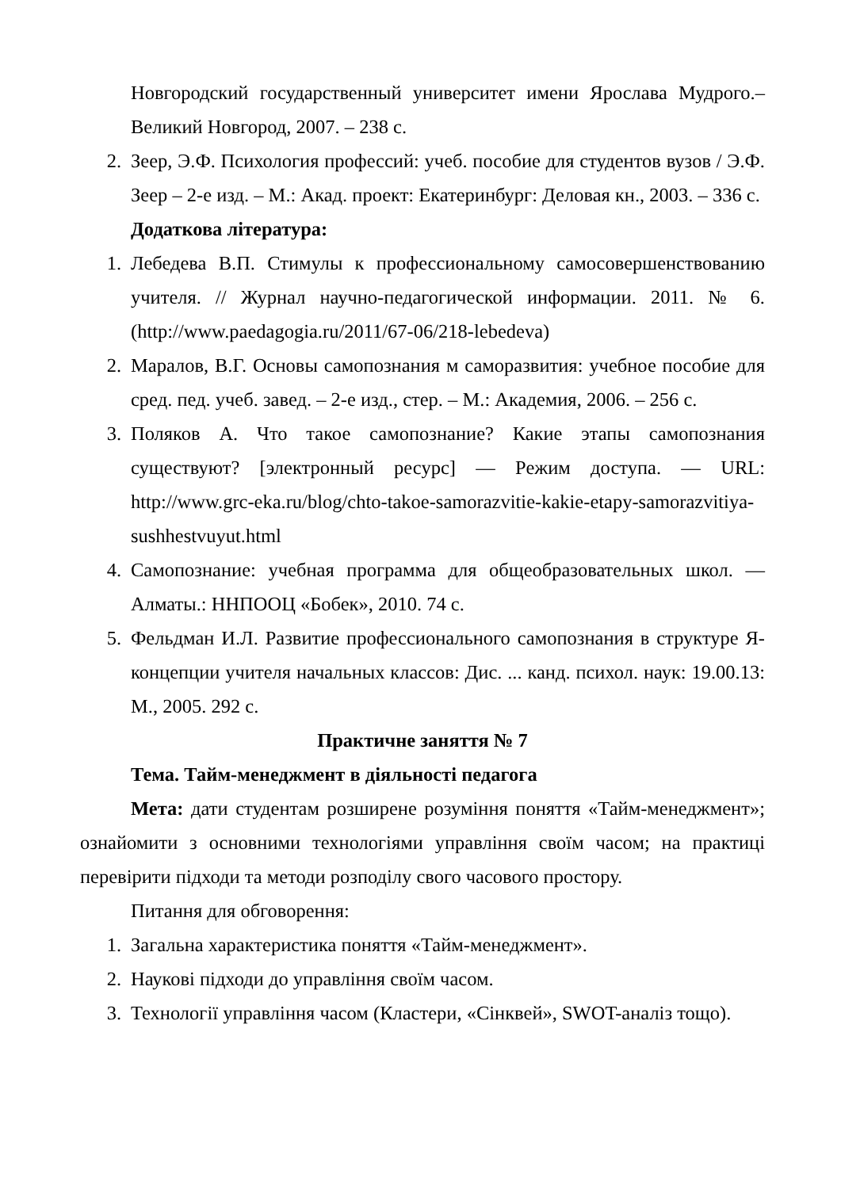Новгородский государственный университет имени Ярослава Мудрого.– Великий Новгород, 2007. – 238 с.
2. Зеер, Э.Ф. Психология профессий: учеб. пособие для студентов вузов / Э.Ф. Зеер – 2-е изд. – М.: Акад. проект: Екатеринбург: Деловая кн., 2003. – 336 с.
Додаткова література:
1. Лебедева В.П. Стимулы к профессиональному самосовершенствованию учителя. // Журнал научно-педагогической информации. 2011. № 6. (http://www.paedagogia.ru/2011/67-06/218-lebedeva)
2. Маралов, В.Г. Основы самопознания м саморазвития: учебное пособие для сред. пед. учеб. завед. – 2-е изд., стер. – М.: Академия, 2006. – 256 с.
3. Поляков А. Что такое самопознание? Какие этапы самопознания существуют? [электронный ресурс] — Режим доступа. — URL: http://www.grc-eka.ru/blog/chto-takoe-samorazvitie-kakie-etapy-samorazvitiya-sushhestvuyut.html
4. Самопознание: учебная программа для общеобразовательных школ. — Алматы.: ННПООЦ «Бобек», 2010. 74 с.
5. Фельдман И.Л. Развитие профессионального самопознания в структуре Я-концепции учителя начальных классов: Дис. ... канд. психол. наук: 19.00.13: М., 2005. 292 с.
Практичне заняття № 7
Тема. Тайм-менеджмент в діяльності педагога
Мета: дати студентам розширене розуміння поняття «Тайм-менеджмент»; ознайомити з основними технологіями управління своїм часом; на практиці перевірити підходи та методи розподілу свого часового простору.
Питання для обговорення:
1. Загальна характеристика поняття «Тайм-менеджмент».
2. Наукові підходи до управління своїм часом.
3. Технології управління часом (Кластери, «Сінквей», SWOT-аналіз тощо).